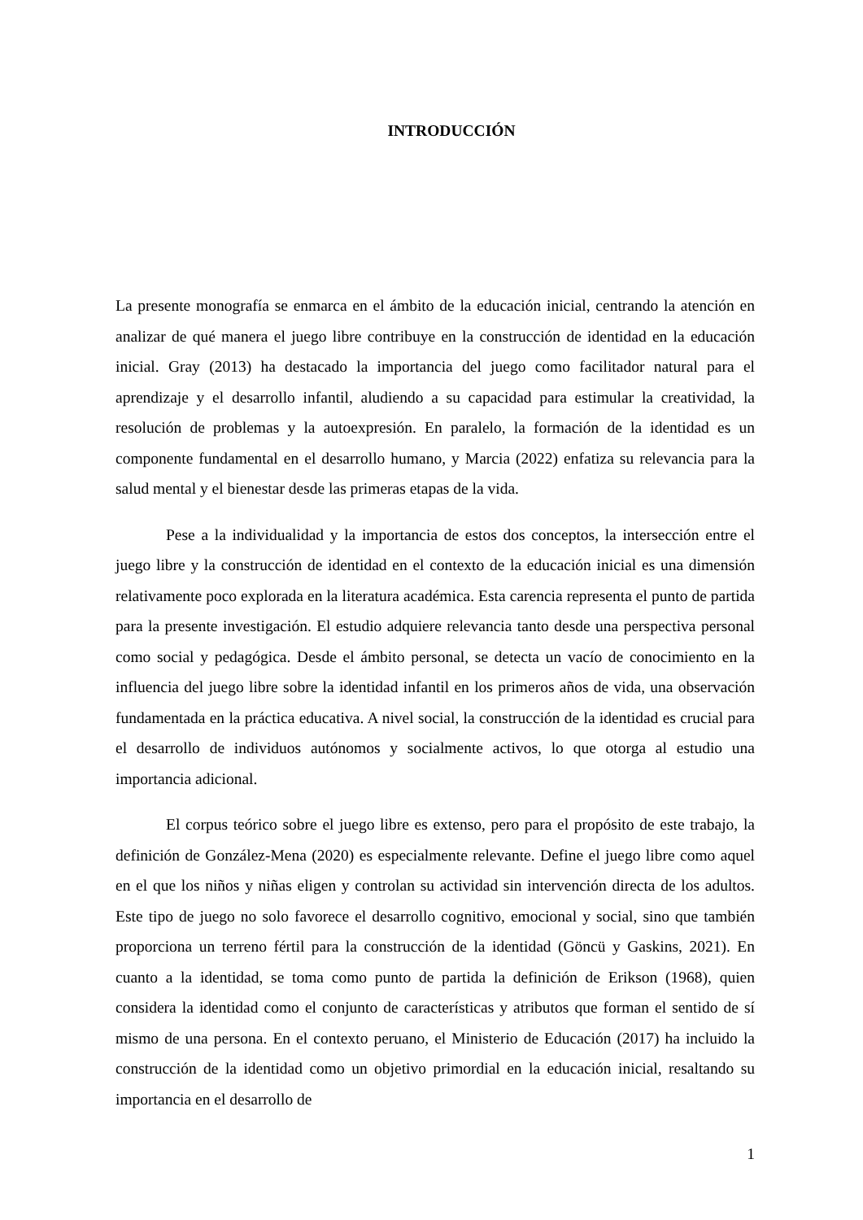INTRODUCCIÓN
La presente monografía se enmarca en el ámbito de la educación inicial, centrando la atención en analizar de qué manera el juego libre contribuye en la construcción de identidad en la educación inicial. Gray (2013) ha destacado la importancia del juego como facilitador natural para el aprendizaje y el desarrollo infantil, aludiendo a su capacidad para estimular la creatividad, la resolución de problemas y la autoexpresión. En paralelo, la formación de la identidad es un componente fundamental en el desarrollo humano, y Marcia (2022) enfatiza su relevancia para la salud mental y el bienestar desde las primeras etapas de la vida.
Pese a la individualidad y la importancia de estos dos conceptos, la intersección entre el juego libre y la construcción de identidad en el contexto de la educación inicial es una dimensión relativamente poco explorada en la literatura académica. Esta carencia representa el punto de partida para la presente investigación. El estudio adquiere relevancia tanto desde una perspectiva personal como social y pedagógica. Desde el ámbito personal, se detecta un vacío de conocimiento en la influencia del juego libre sobre la identidad infantil en los primeros años de vida, una observación fundamentada en la práctica educativa. A nivel social, la construcción de la identidad es crucial para el desarrollo de individuos autónomos y socialmente activos, lo que otorga al estudio una importancia adicional.
El corpus teórico sobre el juego libre es extenso, pero para el propósito de este trabajo, la definición de González-Mena (2020) es especialmente relevante. Define el juego libre como aquel en el que los niños y niñas eligen y controlan su actividad sin intervención directa de los adultos. Este tipo de juego no solo favorece el desarrollo cognitivo, emocional y social, sino que también proporciona un terreno fértil para la construcción de la identidad (Göncü y Gaskins, 2021). En cuanto a la identidad, se toma como punto de partida la definición de Erikson (1968), quien considera la identidad como el conjunto de características y atributos que forman el sentido de sí mismo de una persona. En el contexto peruano, el Ministerio de Educación (2017) ha incluido la construcción de la identidad como un objetivo primordial en la educación inicial, resaltando su importancia en el desarrollo de
1